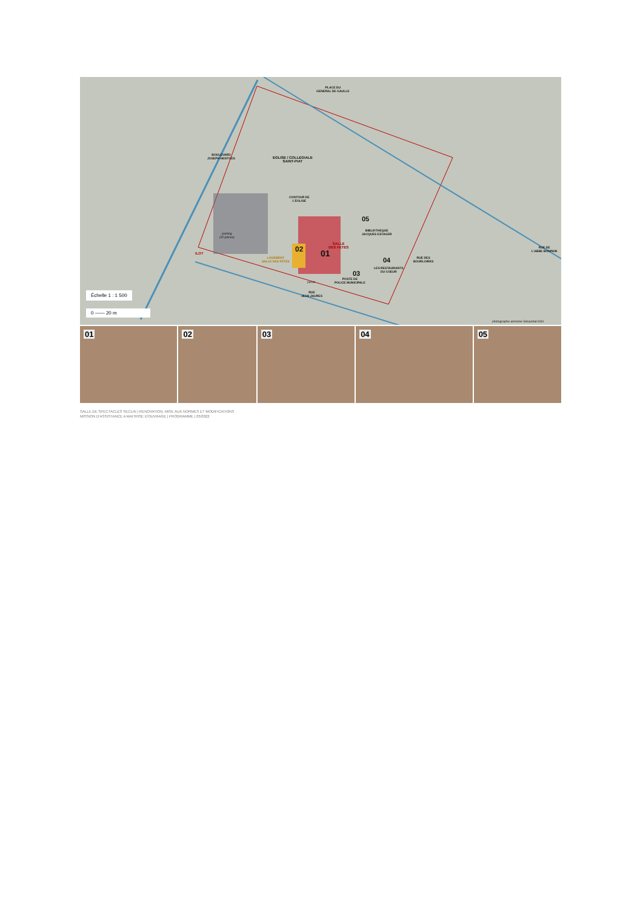PLACE DU
GENERAL DE GAULLE
BOULEVARD
JOSEPH HENTGES
EGLISE / COLLEGIALE
SAINT-PIAT
CONTOUR DE
L'EGLISE
parking
(32 places)
SALLE
DES FETES
01
02
LOGEMENT
SALLE DES FETES
03
POSTE DE
POLICE MUNICIPALE
04
LES RESTAURANTS
DU COEUR
05
BIBLIOTHEQUE
JACQUES ESTAGER
ILOT
parvis
RUE DES
BOURLOIRES
RUE DE
L'ABBE BONPAIN
RUE
JEAN JAURES
Échelle 1 : 1 500
0 —— 20 m
photographie aérienne Géoportail IGN
01
02
03
04
05
SALLE DE SPECTACLES SECLIN | RENOVATION, MISE AUX NORMES ET MODIFICATIONS
MISSION D'ASSISTANCE A MAITRISE D'OUVRAGE | PROGRAMME | 03/2022